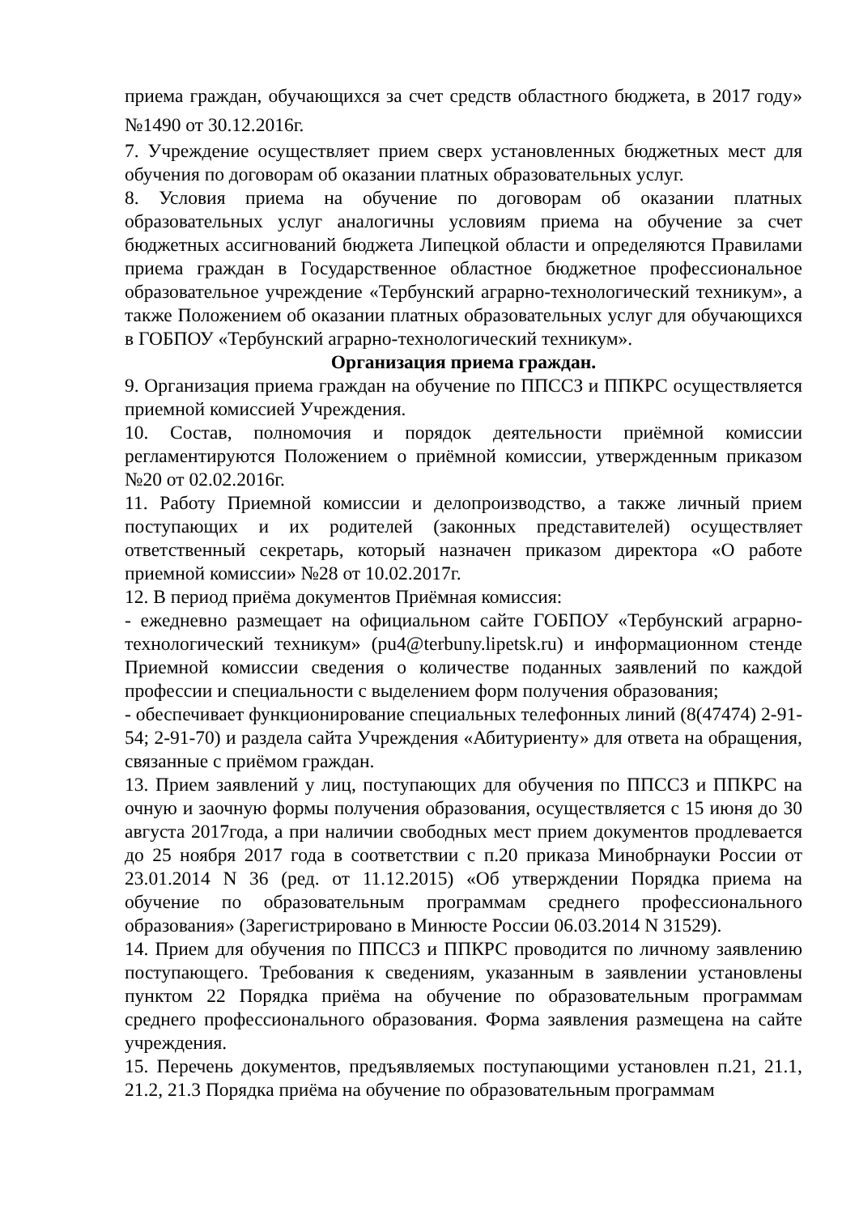приема граждан, обучающихся за счет средств областного бюджета, в 2017 году» №1490 от 30.12.2016г.
7. Учреждение осуществляет прием сверх установленных бюджетных мест для обучения по договорам об оказании платных образовательных услуг.
8. Условия приема на обучение по договорам об оказании платных образовательных услуг аналогичны условиям приема на обучение за счет бюджетных ассигнований бюджета Липецкой области и определяются Правилами приема граждан в Государственное областное бюджетное профессиональное образовательное учреждение «Тербунский аграрно-технологический техникум», а также Положением об оказании платных образовательных услуг для обучающихся в ГОБПОУ «Тербунский аграрно-технологический техникум».
Организация приема граждан.
9. Организация приема граждан на обучение по ППССЗ и ППКРС осуществляется приемной комиссией Учреждения.
10. Состав, полномочия и порядок деятельности приёмной комиссии регламентируются Положением о приёмной комиссии, утвержденным приказом №20 от 02.02.2016г.
11. Работу Приемной комиссии и делопроизводство, а также личный прием поступающих и их родителей (законных представителей) осуществляет ответственный секретарь, который назначен приказом директора «О работе приемной комиссии» №28 от 10.02.2017г.
12. В период приёма документов Приёмная комиссия:
- ежедневно размещает на официальном сайте ГОБПОУ «Тербунский аграрно-технологический техникум» (pu4@terbuny.lipetsk.ru) и информационном стенде Приемной комиссии сведения о количестве поданных заявлений по каждой профессии и специальности с выделением форм получения образования;
- обеспечивает функционирование специальных телефонных линий (8(47474) 2-91-54; 2-91-70) и раздела сайта Учреждения «Абитуриенту» для ответа на обращения, связанные с приёмом граждан.
13. Прием заявлений у лиц, поступающих для обучения по ППССЗ и ППКРС на очную и заочную формы получения образования, осуществляется с 15 июня до 30 августа 2017года, а при наличии свободных мест прием документов продлевается до 25 ноября 2017 года в соответствии с п.20 приказа Минобрнауки России от 23.01.2014 N 36 (ред. от 11.12.2015) «Об утверждении Порядка приема на обучение по образовательным программам среднего профессионального образования» (Зарегистрировано в Минюсте России 06.03.2014 N 31529).
14. Прием для обучения по ППССЗ и ППКРС проводится по личному заявлению поступающего. Требования к сведениям, указанным в заявлении установлены пунктом 22 Порядка приёма на обучение по образовательным программам среднего профессионального образования. Форма заявления размещена на сайте учреждения.
15. Перечень документов, предъявляемых поступающими установлен п.21, 21.1, 21.2, 21.3 Порядка приёма на обучение по образовательным программам